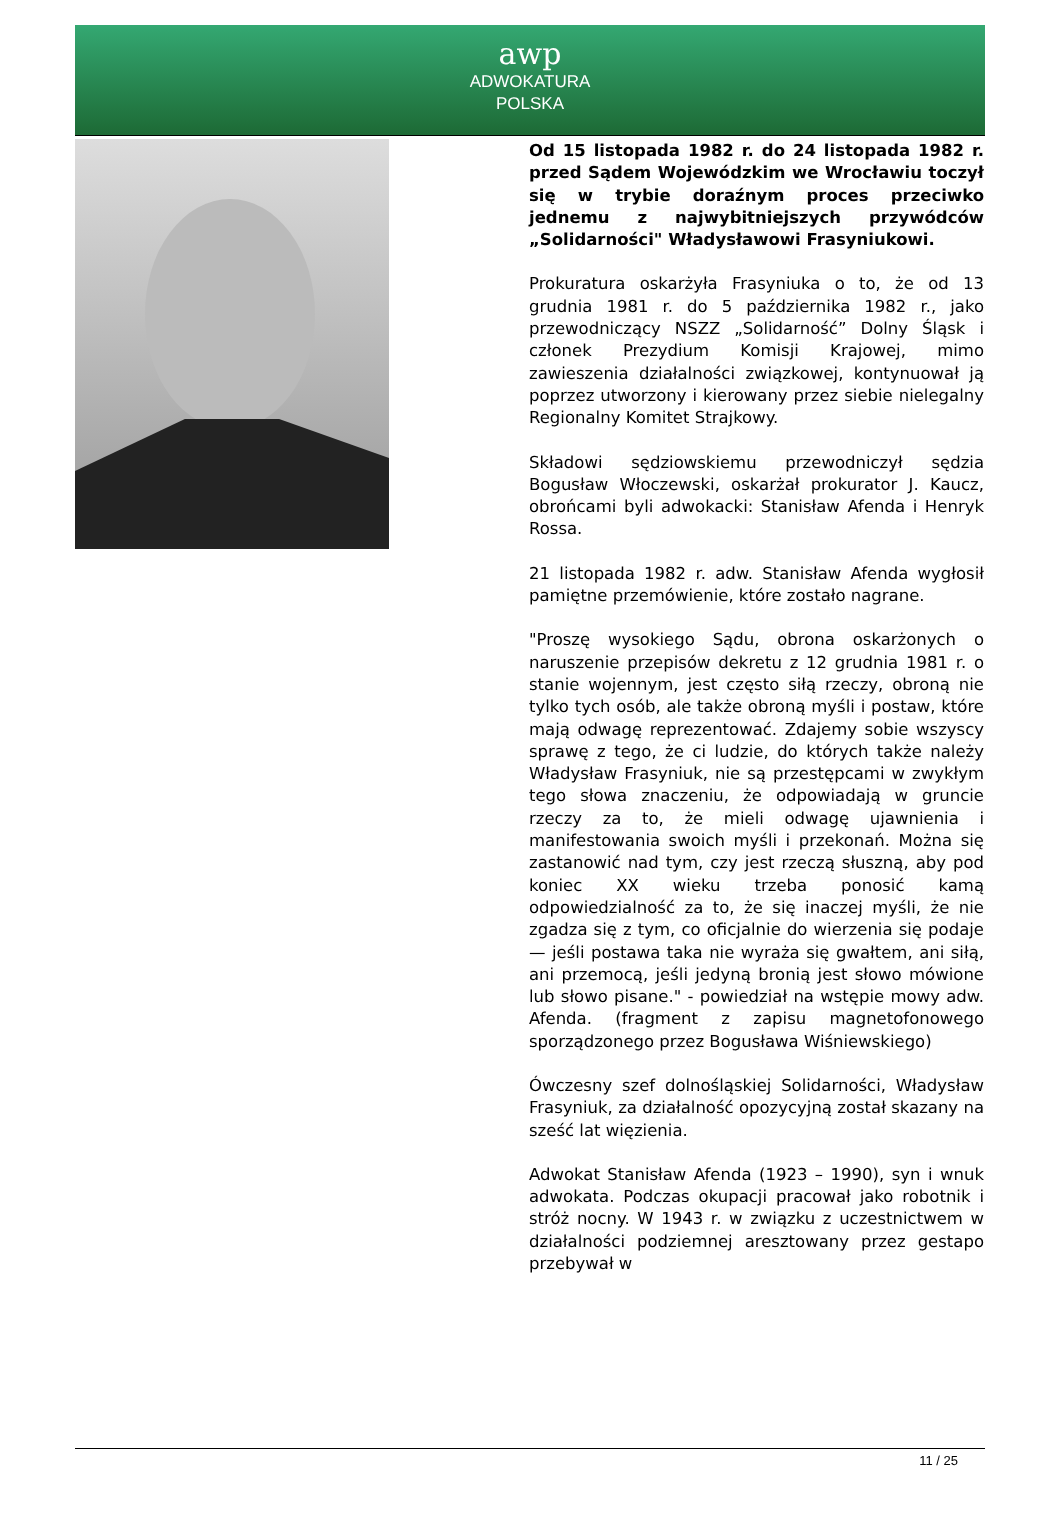awp
ADWOKATURA
POLSKA
Od 15 listopada 1982 r. do 24 listopada 1982 r. przed Sądem Wojewódzkim we Wrocławiu toczył się w trybie doraźnym proces przeciwko jednemu z najwybitniejszych przywódców „Solidarności" Władysławowi Frasyniukowi.
Prokuratura oskarżyła Frasyniuka o to, że od 13 grudnia 1981 r. do 5 października 1982 r., jako przewodniczący NSZZ „Solidarność” Dolny Śląsk i członek Prezydium Komisji Krajowej, mimo zawieszenia działalności związkowej, kontynuował ją poprzez utworzony i kierowany przez siebie nielegalny Regionalny Komitet Strajkowy.
Składowi sędziowskiemu przewodniczył sędzia Bogusław Włoczewski, oskarżał prokurator J. Kaucz, obrońcami byli adwokacki: Stanisław Afenda i Henryk Rossa.
21 listopada 1982 r. adw. Stanisław Afenda wygłosił pamiętne przemówienie, które zostało nagrane.
"Proszę wysokiego Sądu, obrona oskarżonych o naruszenie przepisów dekretu z 12 grudnia 1981 r. o stanie wojennym, jest często siłą rzeczy, obroną nie tylko tych osób, ale także obroną myśli i postaw, które mają odwagę reprezentować. Zdajemy sobie wszyscy sprawę z tego, że ci ludzie, do których także należy Władysław Frasyniuk, nie są przestępcami w zwykłym tego słowa znaczeniu, że odpowiadają w gruncie rzeczy za to, że mieli odwagę ujawnienia i manifestowania swoich myśli i przekonań. Można się zastanowić nad tym, czy jest rzeczą słuszną, aby pod koniec XX wieku trzeba ponosić kamą odpowiedzialność za to, że się inaczej myśli, że nie zgadza się z tym, co oficjalnie do wierzenia się podaje — jeśli postawa taka nie wyraża się gwałtem, ani siłą, ani przemocą, jeśli jedyną bronią jest słowo mówione lub słowo pisane." - powiedział na wstępie mowy adw. Afenda. (fragment z zapisu magnetofonowego sporządzonego przez Bogusława Wiśniewskiego)
Ówczesny szef dolnośląskiej Solidarności, Władysław Frasyniuk, za działalność opozycyjną został skazany na sześć lat więzienia.
Adwokat Stanisław Afenda (1923 – 1990), syn i wnuk adwokata. Podczas okupacji pracował jako robotnik i stróż nocny. W 1943 r. w związku z uczestnictwem w działalności podziemnej aresztowany przez gestapo przebywał w
11 / 25